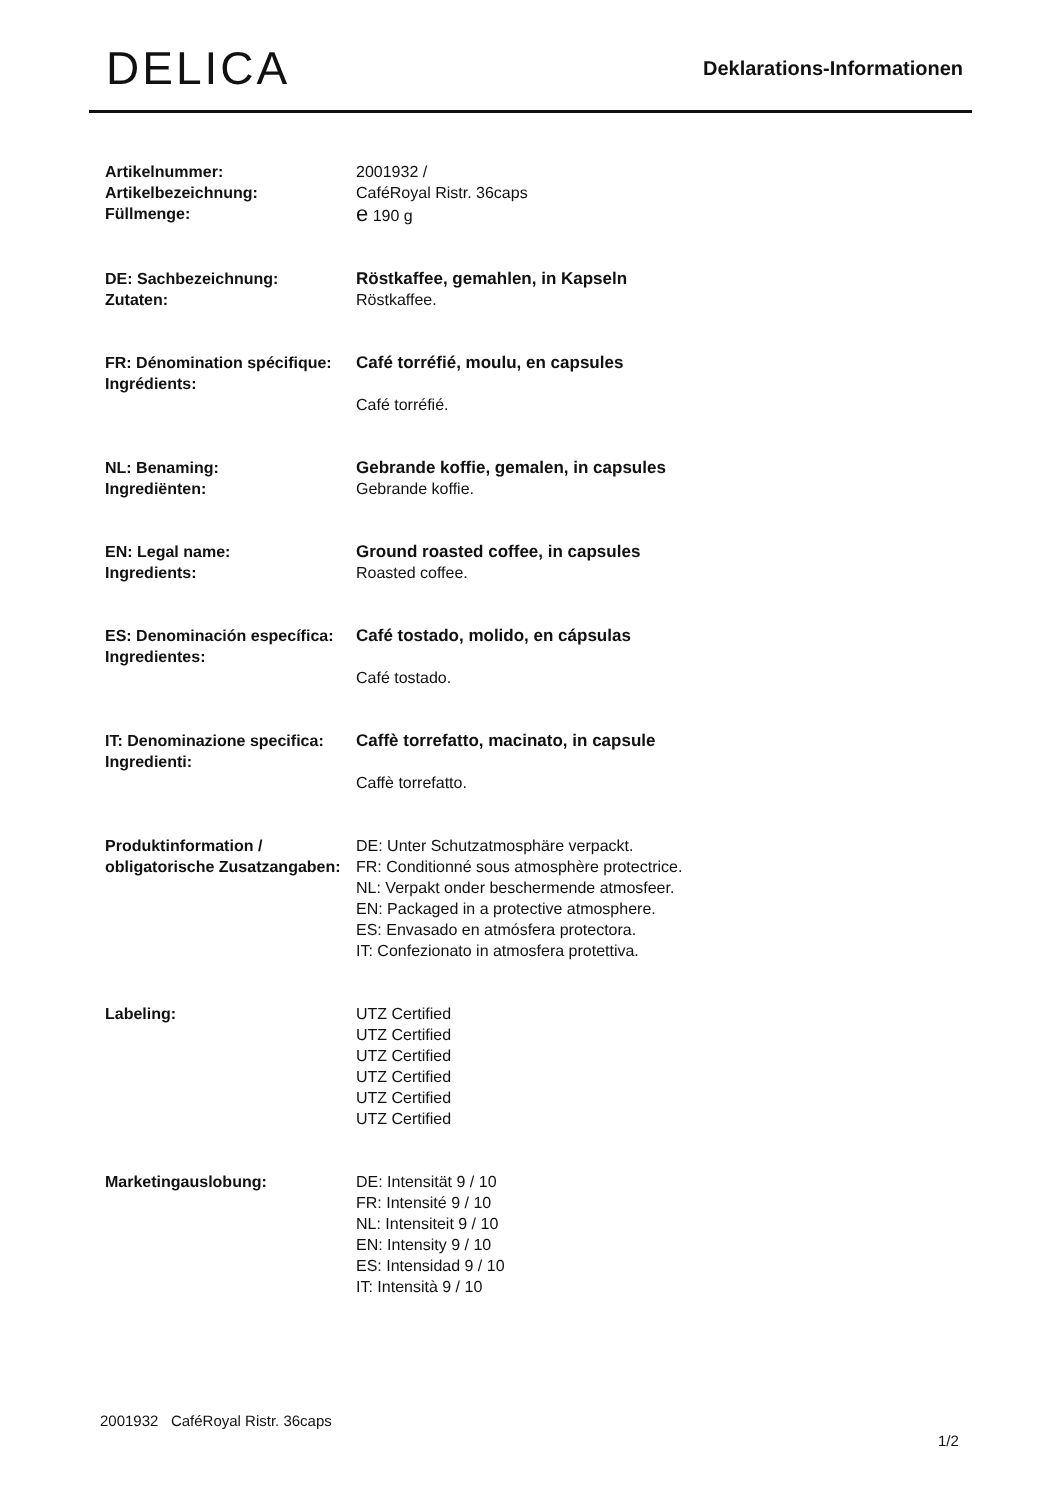DELICA
Deklarations-Informationen
| Artikelnummer: Artikelbezeichnung: Füllmenge: | 2001932 / CaféRoyal Ristr. 36caps e 190 g |
| DE: Sachbezeichnung: Zutaten: | Röstkaffee, gemahlen, in Kapseln Röstkaffee. |
| FR: Dénomination spécifique: Ingrédients: | Café torréfié, moulu, en capsules Café torréfié. |
| NL: Benaming: Ingrediënten: | Gebrande koffie, gemalen, in capsules Gebrande koffie. |
| EN: Legal name: Ingredients: | Ground roasted coffee, in capsules Roasted coffee. |
| ES: Denominación específica: Ingredientes: | Café tostado, molido, en cápsulas Café tostado. |
| IT: Denominazione specifica: Ingredienti: | Caffè torrefatto, macinato, in capsule Caffè torrefatto. |
| Produktinformation / obligatorische Zusatzangaben: | DE: Unter Schutzatmosphäre verpackt. FR: Conditionné sous atmosphère protectrice. NL: Verpakt onder beschermende atmosfeer. EN: Packaged in a protective atmosphere. ES: Envasado en atmósfera protectora. IT: Confezionato in atmosfera protettiva. |
| Labeling: | UTZ Certified UTZ Certified UTZ Certified UTZ Certified UTZ Certified UTZ Certified |
| Marketingauslobung: | DE: Intensität 9 / 10 FR: Intensité 9 / 10 NL: Intensiteit 9 / 10 EN: Intensity 9 / 10 ES: Intensidad 9 / 10 IT: Intensità 9 / 10 |
2001932 CaféRoyal Ristr. 36caps
1/2